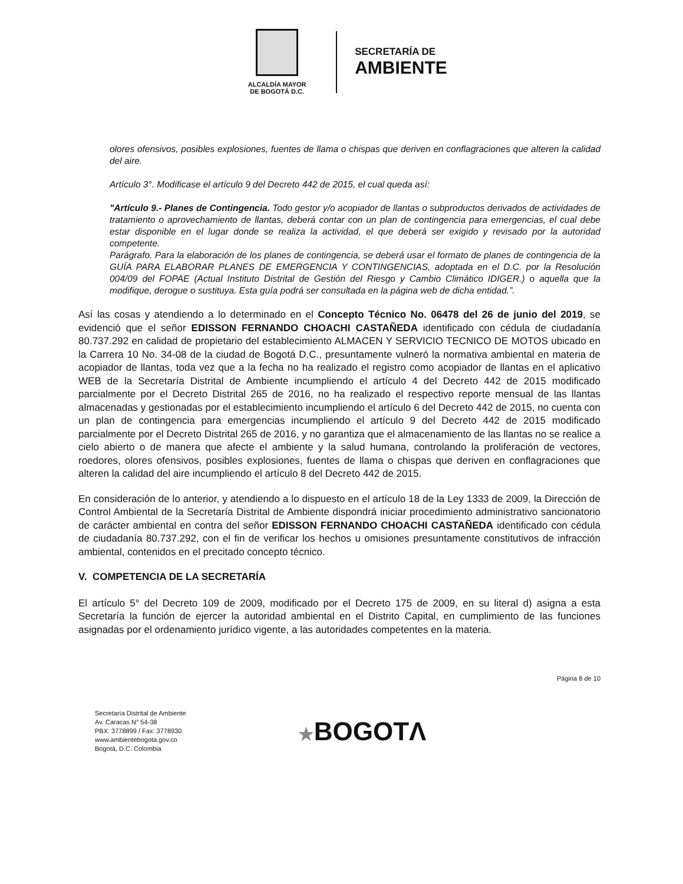ALCALDÍA MAYOR
DE BOGOTÁ D.C.
SECRETARÍA DE
AMBIENTE
olores ofensivos, posibles explosiones, fuentes de llama o chispas que deriven en conflagraciones que alteren la calidad del aire.
Artículo 3°. Modificase el artículo 9 del Decreto 442 de 2015, el cual queda así:
"Artículo 9.- Planes de Contingencia. Todo gestor y/o acopiador de llantas o subproductos derivados de actividades de tratamiento o aprovechamiento de llantas, deberá contar con un plan de contingencia para emergencias, el cual debe estar disponible en el lugar donde se realiza la actividad, el que deberá ser exigido y revisado por la autoridad competente.
Parágrafo. Para la elaboración de los planes de contingencia, se deberá usar el formato de planes de contingencia de la GUÍA PARA ELABORAR PLANES DE EMERGENCIA Y CONTINGENCIAS, adoptada en el D.C. por la Resolución 004/09 del FOPAE (Actual Instituto Distrital de Gestión del Riesgo y Cambio Climático IDIGER.) o aquella que la modifique, derogue o sustituya. Esta guía podrá ser consultada en la página web de dicha entidad.”.
Así las cosas y atendiendo a lo determinado en el Concepto Técnico No. 06478 del 26 de junio del 2019, se evidenció que el señor EDISSON FERNANDO CHOACHI CASTAÑEDA identificado con cédula de ciudadanía 80.737.292 en calidad de propietario del establecimiento ALMACEN Y SERVICIO TECNICO DE MOTOS ubicado en la Carrera 10 No. 34-08 de la ciudad de Bogotá D.C., presuntamente vulneró la normativa ambiental en materia de acopiador de llantas, toda vez que a la fecha no ha realizado el registro como acopiador de llantas en el aplicativo WEB de la Secretaría Distrital de Ambiente incumpliendo el artículo 4 del Decreto 442 de 2015 modificado parcialmente por el Decreto Distrital 265 de 2016, no ha realizado el respectivo reporte mensual de las llantas almacenadas y gestionadas por el establecimiento incumpliendo el artículo 6 del Decreto 442 de 2015, no cuenta con un plan de contingencia para emergencias incumpliendo el artículo 9 del Decreto 442 de 2015 modificado parcialmente por el Decreto Distrital 265 de 2016, y no garantiza que el almacenamiento de las llantas no se realice a cielo abierto o de manera que afecte el ambiente y la salud humana, controlando la proliferación de vectores, roedores, olores ofensivos, posibles explosiones, fuentes de llama o chispas que deriven en conflagraciones que alteren la calidad del aire incumpliendo el artículo 8 del Decreto 442 de 2015.
En consideración de lo anterior, y atendiendo a lo dispuesto en el artículo 18 de la Ley 1333 de 2009, la Dirección de Control Ambiental de la Secretaría Distrital de Ambiente dispondrá iniciar procedimiento administrativo sancionatorio de carácter ambiental en contra del señor EDISSON FERNANDO CHOACHI CASTAÑEDA identificado con cédula de ciudadanía 80.737.292, con el fin de verificar los hechos u omisiones presuntamente constitutivos de infracción ambiental, contenidos en el precitado concepto técnico.
V. COMPETENCIA DE LA SECRETARÍA
El artículo 5° del Decreto 109 de 2009, modificado por el Decreto 175 de 2009, en su literal d) asigna a esta Secretaría la función de ejercer la autoridad ambiental en el Distrito Capital, en cumplimiento de las funciones asignadas por el ordenamiento jurídico vigente, a las autoridades competentes en la materia.
Página 8 de 10
Secretaría Distrital de Ambiente
Av. Caracas N° 54-38
PBX: 3778899 / Fax: 3778930
www.ambientebogota.gov.co
Bogotá, D.C. Colombia
★BOGOTΛ